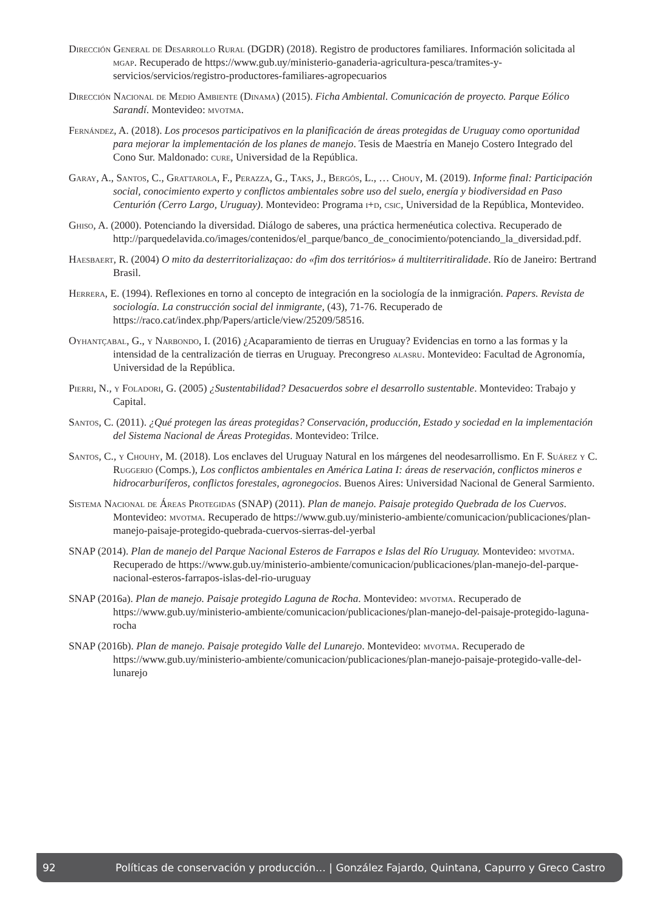Dirección General de Desarrollo Rural (DGDR) (2018). Registro de productores familiares. Información solicitada al mgap. Recuperado de https://www.gub.uy/ministerio-ganaderia-agricultura-pesca/tramites-y-servicios/servicios/registro-productores-familiares-agropecuarios
Dirección Nacional de Medio Ambiente (Dinama) (2015). Ficha Ambiental. Comunicación de proyecto. Parque Eólico Sarandí. Montevideo: mvotma.
Fernández, A. (2018). Los procesos participativos en la planificación de áreas protegidas de Uruguay como oportunidad para mejorar la implementación de los planes de manejo. Tesis de Maestría en Manejo Costero Integrado del Cono Sur. Maldonado: cure, Universidad de la República.
Garay, A., Santos, C., Grattarola, F., Perazza, G., Taks, J., Bergós, L., … Chouy, M. (2019). Informe final: Participación social, conocimiento experto y conflictos ambientales sobre uso del suelo, energía y biodiversidad en Paso Centurión (Cerro Largo, Uruguay). Montevideo: Programa i+d, csic, Universidad de la República, Montevideo.
Ghiso, A. (2000). Potenciando la diversidad. Diálogo de saberes, una práctica hermenéutica colectiva. Recuperado de http://parquedelavida.co/images/contenidos/el_parque/banco_de_conocimiento/potenciando_la_diversidad.pdf.
Haesbaert, R. (2004) O mito da desterritorializaçao: do «fim dos territórios» á multiterritiralidade. Río de Janeiro: Bertrand Brasil.
Herrera, E. (1994). Reflexiones en torno al concepto de integración en la sociología de la inmigración. Papers. Revista de sociología. La construcción social del inmigrante, (43), 71-76. Recuperado de https://raco.cat/index.php/Papers/article/view/25209/58516.
Oyhantçabal, G., y Narbondo, I. (2016) ¿Acaparamiento de tierras en Uruguay? Evidencias en torno a las formas y la intensidad de la centralización de tierras en Uruguay. Precongreso alasru. Montevideo: Facultad de Agronomía, Universidad de la República.
Pierri, N., y Foladori, G. (2005) ¿Sustentabilidad? Desacuerdos sobre el desarrollo sustentable. Montevideo: Trabajo y Capital.
Santos, C. (2011). ¿Qué protegen las áreas protegidas? Conservación, producción, Estado y sociedad en la implementación del Sistema Nacional de Áreas Protegidas. Montevideo: Trilce.
Santos, C., y Chouhy, M. (2018). Los enclaves del Uruguay Natural en los márgenes del neodesarrollismo. En F. Suárez y C. Ruggerio (Comps.), Los conflictos ambientales en América Latina I: áreas de reservación, conflictos mineros e hidrocarburíferos, conflictos forestales, agronegocios. Buenos Aires: Universidad Nacional de General Sarmiento.
Sistema Nacional de Áreas Protegidas (SNAP) (2011). Plan de manejo. Paisaje protegido Quebrada de los Cuervos. Montevideo: mvotma. Recuperado de https://www.gub.uy/ministerio-ambiente/comunicacion/publicaciones/plan-manejo-paisaje-protegido-quebrada-cuervos-sierras-del-yerbal
SNAP (2014). Plan de manejo del Parque Nacional Esteros de Farrapos e Islas del Río Uruguay. Montevideo: mvotma. Recuperado de https://www.gub.uy/ministerio-ambiente/comunicacion/publicaciones/plan-manejo-del-parque-nacional-esteros-farrapos-islas-del-rio-uruguay
SNAP (2016a). Plan de manejo. Paisaje protegido Laguna de Rocha. Montevideo: mvotma. Recuperado de https://www.gub.uy/ministerio-ambiente/comunicacion/publicaciones/plan-manejo-del-paisaje-protegido-laguna-rocha
SNAP (2016b). Plan de manejo. Paisaje protegido Valle del Lunarejo. Montevideo: mvotma. Recuperado de https://www.gub.uy/ministerio-ambiente/comunicacion/publicaciones/plan-manejo-paisaje-protegido-valle-del-lunarejo
92 Políticas de conservación y producción… | González Fajardo, Quintana, Capurro y Greco Castro